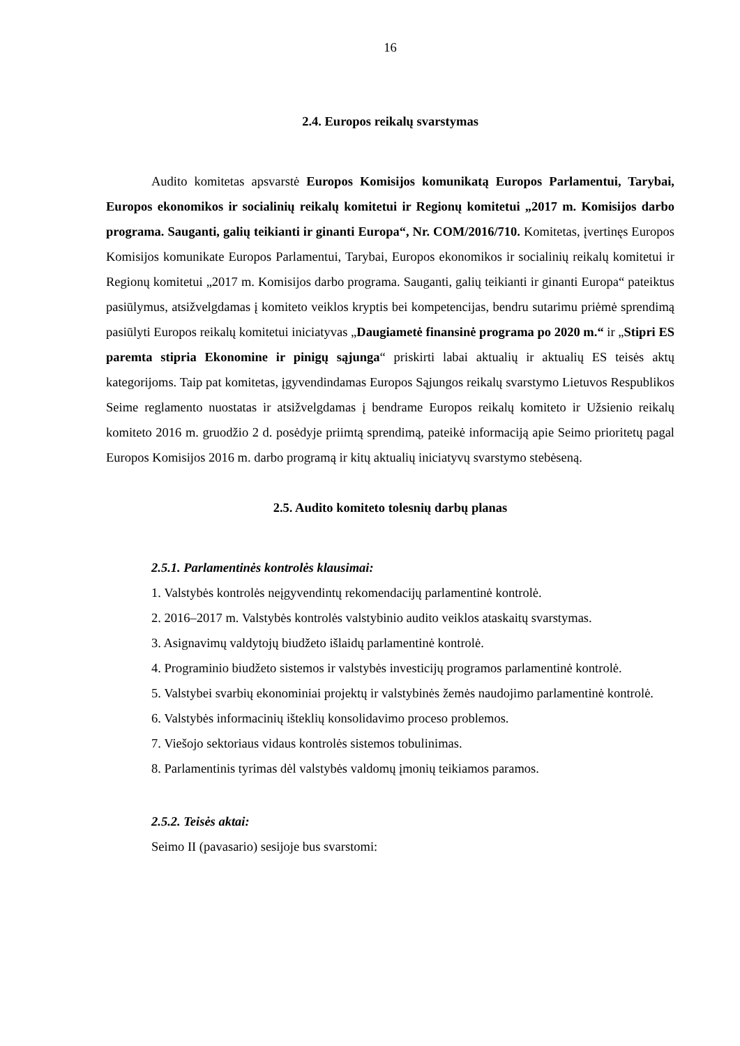16
2.4. Europos reikalų svarstymas
Audito komitetas apsvarstė Europos Komisijos komunikatą Europos Parlamentui, Tarybai, Europos ekonomikos ir socialinių reikalų komitetui ir Regionų komitetui „2017 m. Komisijos darbo programa. Sauganti, galių teikianti ir ginanti Europa“, Nr. COM/2016/710. Komitetas, įvertinęs Europos Komisijos komunikate Europos Parlamentui, Tarybai, Europos ekonomikos ir socialinių reikalų komitetui ir Regionų komitetui „2017 m. Komisijos darbo programa. Sauganti, galių teikianti ir ginanti Europa“ pateiktus pasiūlymus, atsižvelgdamas į komiteto veiklos kryptis bei kompetencijas, bendru sutarimu priėmė sprendimą pasiūlyti Europos reikalų komitetui iniciatyvas „Daugiametė finansinė programa po 2020 m.“ ir „Stipri ES paremta stipria Ekonomine ir pinigų sąjunga“ priskirti labai aktualių ir aktualių ES teisės aktų kategorijoms. Taip pat komitetas, įgyvendindamas Europos Sąjungos reikalų svarstymo Lietuvos Respublikos Seime reglamento nuostatas ir atsižvelgdamas į bendrame Europos reikalų komiteto ir Užsienio reikalų komiteto 2016 m. gruodžio 2 d. posėdyje priimtą sprendimą, pateikė informaciją apie Seimo prioritetų pagal Europos Komisijos 2016 m. darbo programą ir kitų aktualių iniciatyvų svarstymo stebėseną.
2.5. Audito komiteto tolesnių darbų planas
2.5.1. Parlamentinės kontrolės klausimai:
1. Valstybės kontrolės neįgyvendintų rekomendacijų parlamentinė kontrolė.
2. 2016–2017 m. Valstybės kontrolės valstybinio audito veiklos ataskaitų svarstymas.
3. Asignavimų valdytojų biudžeto išlaidų parlamentinė kontrolė.
4. Programinio biudžeto sistemos ir valstybės investicijų programos parlamentinė kontrolė.
5. Valstybei svarbių ekonominiai projektų ir valstybinės žemės naudojimo parlamentinė kontrolė.
6. Valstybės informacinių išteklių konsolidavimo proceso problemos.
7. Viešojo sektoriaus vidaus kontrolės sistemos tobulinimas.
8. Parlamentinis tyrimas dėl valstybės valdomų įmonių teikiamos paramos.
2.5.2. Teisės aktai:
Seimo II (pavasario) sesijoje bus svarstomi: